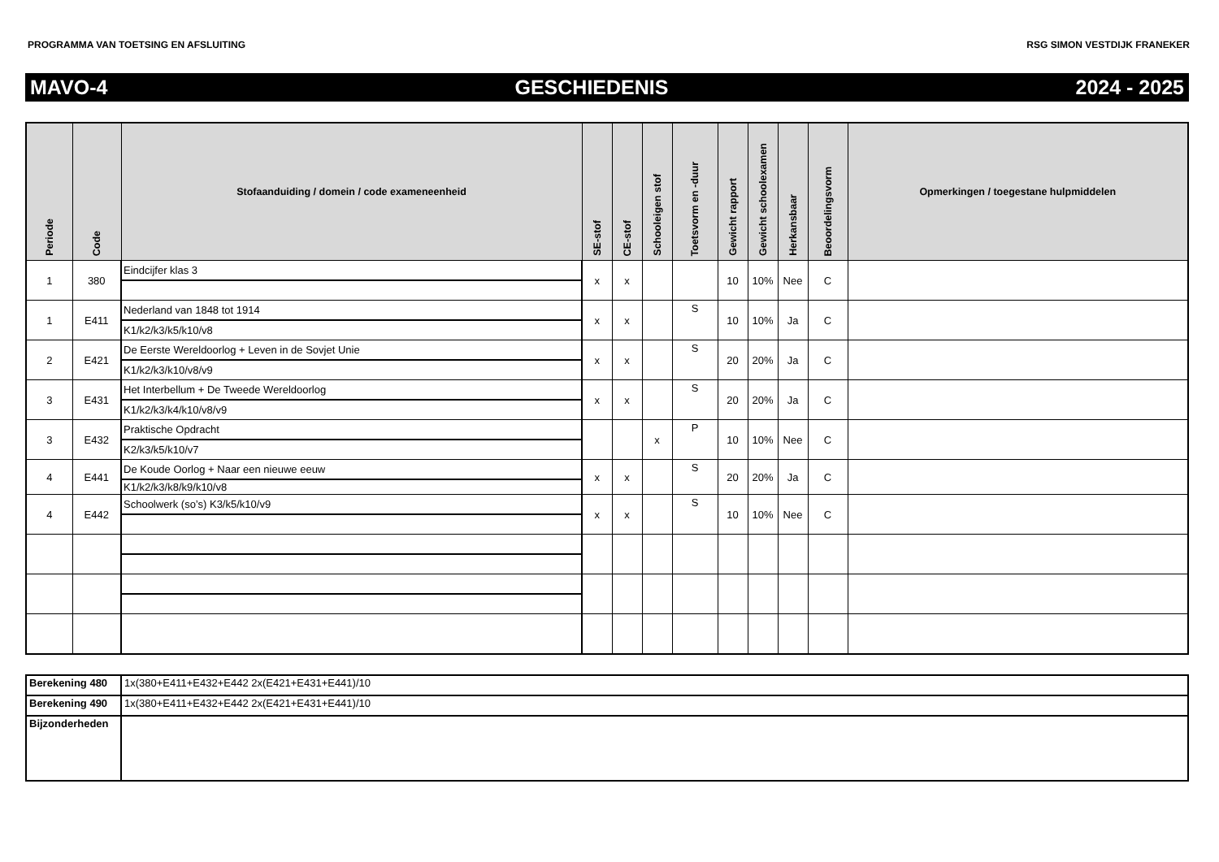PROGRAMMA VAN TOETSING EN AFSLUITING RSG SIMON VESTDIJK FRANEKER
MAVO-4 GESCHIEDENIS 2024 - 2025
| Periode | Code | Stofaanduiding / domein / code exameneenheid | SE-stof | CE-stof | Schooleigen stof | Toetsvorm en -duur | Gewicht rapport | Gewicht schoolexamen | Herkansbaar | Beoordelingsvorm | Opmerkingen / toegestane hulpmiddelen |
| --- | --- | --- | --- | --- | --- | --- | --- | --- | --- | --- | --- |
| 1 | 380 | Eindcijfer klas 3 | x | x | | | 10 | 10% | Nee | C | |
| 1 | E411 | Nederland van 1848 tot 1914 | x | x | | S | 10 | 10% | Ja | C | |
| | | K1/k2/k3/k5/k10/v8 | | | | | | | | | |
| 2 | E421 | De Eerste Wereldoorlog + Leven in de Sovjet Unie | x | x | | S | 20 | 20% | Ja | C | |
| | | K1/k2/k3/k10/v8/v9 | | | | | | | | | |
| 3 | E431 | Het Interbellum + De Tweede Wereldoorlog | x | x | | S | 20 | 20% | Ja | C | |
| | | K1/k2/k3/k4/k10/v8/v9 | | | | | | | | | |
| 3 | E432 | Praktische Opdracht | | | x | P | 10 | 10% | Nee | C | |
| | | K2/k3/k5/k10/v7 | | | | | | | | | |
| 4 | E441 | De Koude Oorlog + Naar een nieuwe eeuw | x | x | | S | 20 | 20% | Ja | C | |
| | | K1/k2/k3/k8/k9/k10/v8 | | | | | | | | | |
| 4 | E442 | Schoolwerk (so’s) K3/k5/k10/v9 | x | x | | S | 10 | 10% | Nee | C | |
| Berekening 480 | 1x(380+E411+E432+E442 2x(E421+E431+E441)/10 |
| Berekening 490 | 1x(380+E411+E432+E442 2x(E421+E431+E441)/10 |
| Bijzonderheden | |